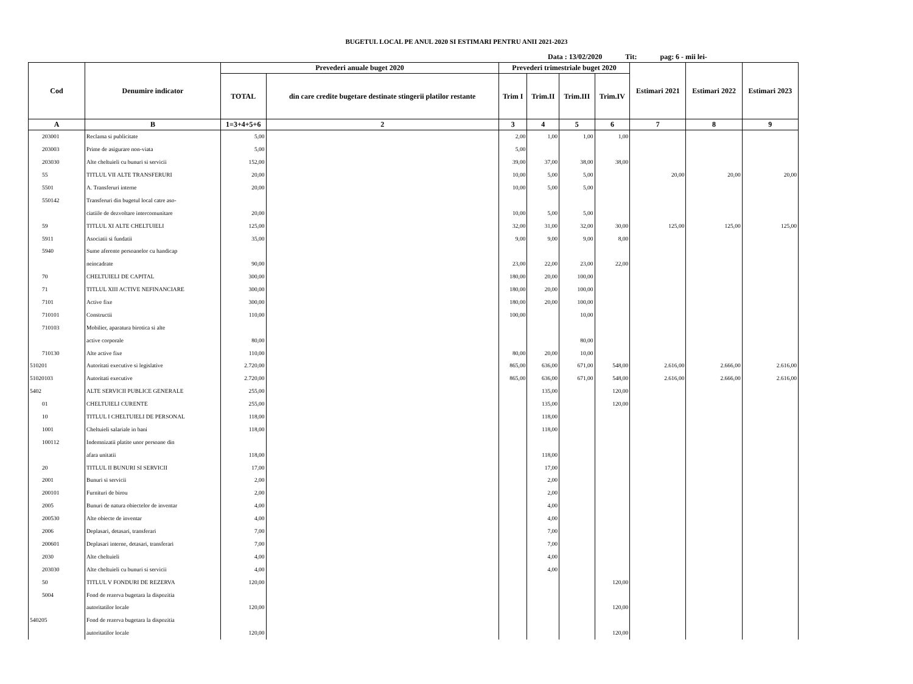BUGETUL LOCAL PE ANUL 2020 SI ESTIMARI PENTRU ANII 2021-2023
Data : 13/02/2020 Tit: pag: 6 - mii lei-
| Cod | Denumire indicator | Prevederi anuale buget 2020 | | Prevederi trimestriale buget 2020 | | | | Estimari 2021 | Estimari 2022 | Estimari 2023 |
| --- | --- | --- | --- | --- | --- | --- | --- | --- | --- | --- |
| | | TOTAL | din care credite bugetare destinate stingerii platilor restante | Trim I | Trim.II | Trim.III | Trim.IV | | | |
| A | B | 1=3+4+5+6 | 2 | 3 | 4 | 5 | 6 | 7 | 8 | 9 |
| 203001 | Reclama si publicitate | 5,00 | | 2,00 | 1,00 | 1,00 | 1,00 | | | |
| 203003 | Prime de asigurare non-viata | 5,00 | | 5,00 | | | | | | |
| 203030 | Alte cheltuieli cu bunuri si servicii | 152,00 | | 39,00 | 37,00 | 38,00 | 38,00 | | | |
| 55 | TITLUL VII ALTE TRANSFERURI | 20,00 | | 10,00 | 5,00 | 5,00 | | 20,00 | 20,00 | 20,00 |
| 5501 | A. Transferuri interne | 20,00 | | 10,00 | 5,00 | 5,00 | | | | |
| 550142 | Transferuri din bugetul local catre aso- | | | | | | | | | |
| | ciatiile de dezvoltare intercomunitare | 20,00 | | 10,00 | 5,00 | 5,00 | | | | |
| 59 | TITLUL XI ALTE CHELTUIELI | 125,00 | | 32,00 | 31,00 | 32,00 | 30,00 | 125,00 | 125,00 | 125,00 |
| 5911 | Asociatii si fundatii | 35,00 | | 9,00 | 9,00 | 9,00 | 8,00 | | | |
| 5940 | Sume aferente persoanelor cu handicap | | | | | | | | | |
| | neincadrate | 90,00 | | 23,00 | 22,00 | 23,00 | 22,00 | | | |
| 70 | CHELTUIELI DE CAPITAL | 300,00 | | 180,00 | 20,00 | 100,00 | | | | |
| 71 | TITLUL XIII ACTIVE NEFINANCIARE | 300,00 | | 180,00 | 20,00 | 100,00 | | | | |
| 7101 | Active fixe | 300,00 | | 180,00 | 20,00 | 100,00 | | | | |
| 710101 | Constructii | 110,00 | | 100,00 | | 10,00 | | | | |
| 710103 | Mobilier, aparatura birotica si alte | | | | | | | | | |
| | active corporale | 80,00 | | | | 80,00 | | | | |
| 710130 | Alte active fixe | 110,00 | | 80,00 | 20,00 | 10,00 | | | | |
| 510201 | Autoritati executive si legislative | 2.720,00 | | 865,00 | 636,00 | 671,00 | 548,00 | 2.616,00 | 2.666,00 | 2.616,00 |
| 51020103 | Autoritati executive | 2.720,00 | | 865,00 | 636,00 | 671,00 | 548,00 | 2.616,00 | 2.666,00 | 2.616,00 |
| 5402 | ALTE SERVICII PUBLICE GENERALE | 255,00 | | | 135,00 | | 120,00 | | | |
| 01 | CHELTUIELI CURENTE | 255,00 | | | 135,00 | | 120,00 | | | |
| 10 | TITLUL I CHELTUIELI DE PERSONAL | 118,00 | | | 118,00 | | | | | |
| 1001 | Cheltuieli salariale in bani | 118,00 | | | 118,00 | | | | | |
| 100112 | Indemnizatii platite unor persoane din | | | | | | | | | |
| | afara unitatii | 118,00 | | | 118,00 | | | | | |
| 20 | TITLUL II BUNURI SI SERVICII | 17,00 | | | 17,00 | | | | | |
| 2001 | Bunuri si servicii | 2,00 | | | 2,00 | | | | | |
| 200101 | Furnituri de birou | 2,00 | | | 2,00 | | | | | |
| 2005 | Bunuri de natura obiectelor de inventar | 4,00 | | | 4,00 | | | | | |
| 200530 | Alte obiecte de inventar | 4,00 | | | 4,00 | | | | | |
| 2006 | Deplasari, detasari, transferari | 7,00 | | | 7,00 | | | | | |
| 200601 | Deplasari interne, detasari, transferari | 7,00 | | | 7,00 | | | | | |
| 2030 | Alte cheltuieli | 4,00 | | | 4,00 | | | | | |
| 203030 | Alte cheltuieli cu bunuri si servicii | 4,00 | | | 4,00 | | | | | |
| 50 | TITLUL V FONDURI DE REZERVA | 120,00 | | | | | 120,00 | | | |
| 5004 | Fond de rezerva bugetara la dispozitia | | | | | | | | | |
| | autoritatilor locale | 120,00 | | | | | 120,00 | | | |
| 540205 | Fond de rezerva bugetara la dispozitia | | | | | | | | | |
| | autoritatilor locale | 120,00 | | | | | 120,00 | | | |